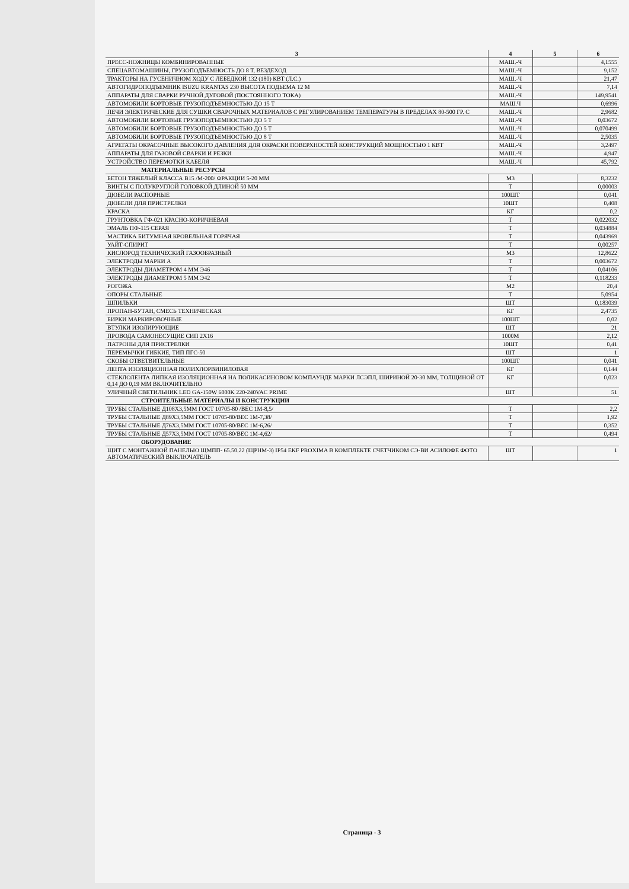| 3 | 4 | 5 | 6 |
| --- | --- | --- | --- |
| ПРЕСС-НОЖНИЦЫ КОМБИНИРОВАННЫЕ | МАШ.-Ч | | 4,1555 |
| СПЕЦАВТОМАШИНЫ, ГРУЗОПОДЪЕМНОСТЬ ДО 8 Т, ВЕЗДЕХОД | МАШ.-Ч | | 9,152 |
| ТРАКТОРЫ НА ГУСЕНИЧНОМ ХОДУ С ЛЕБЕДКОЙ 132 (180) КВТ (Л.С.) | МАШ.-Ч | | 21,47 |
| АВТОГИДРОПОДЪЕМНИК ISUZU KRANTAS 230 ВЫСОТА ПОДЬЕМА 12 М | МАШ.-Ч | | 7,14 |
| АППАРАТЫ ДЛЯ СВАРКИ РУЧНОЙ ДУГОВОЙ (ПОСТОЯННОГО ТОКА) | МАШ.-Ч | | 149,9541 |
| АВТОМОБИЛИ БОРТОВЫЕ ГРУЗОПОДЪЕМНОСТЬЮ ДО 15 Т | МАШ.Ч | | 0,6996 |
| ПЕЧИ ЭЛЕКТРИЧЕСКИЕ ДЛЯ СУШКИ СВАРОЧНЫХ МАТЕРИАЛОВ С РЕГУЛИРОВАНИЕМ ТЕМПЕРАТУРЫ В ПРЕДЕЛАХ 80-500 ГР. С | МАШ.-Ч | | 2,9682 |
| АВТОМОБИЛИ БОРТОВЫЕ ГРУЗОПОДЪЕМНОСТЬЮ ДО 5 Т | МАШ.-Ч | | 0,03672 |
| АВТОМОБИЛИ БОРТОВЫЕ ГРУЗОПОДЪЕМНОСТЬЮ ДО 5 Т | МАШ.-Ч | | 0,070499 |
| АВТОМОБИЛИ БОРТОВЫЕ ГРУЗОПОДЪЕМНОСТЬЮ ДО 8 Т | МАШ.-Ч | | 2,5035 |
| АГРЕГАТЫ ОКРАСОЧНЫЕ ВЫСОКОГО ДАВЛЕНИЯ ДЛЯ ОКРАСКИ ПОВЕРХНОСТЕЙ КОНСТРУКЦИЙ МОЩНОСТЬЮ 1 КВТ | МАШ.-Ч | | 3,2497 |
| АППАРАТЫ ДЛЯ ГАЗОВОЙ СВАРКИ И РЕЗКИ | МАШ.-Ч | | 4,947 |
| УСТРОЙСТВО ПЕРЕМОТКИ КАБЕЛЯ | МАШ.-Ч | | 45,792 |
| МАТЕРИАЛЬНЫЕ РЕСУРСЫ | | | |
| БЕТОН ТЯЖЕЛЫЙ КЛАССА В15 /М-200/ ФРАКЦИИ 5-20 ММ | М3 | | 8,3232 |
| ВИНТЫ С ПОЛУКРУГЛОЙ ГОЛОВКОЙ ДЛИНОЙ 50 ММ | Т | | 0,00003 |
| ДЮБЕЛИ РАСПОРНЫЕ | 100ШТ | | 0,041 |
| ДЮБЕЛИ ДЛЯ ПРИСТРЕЛКИ | 10ШТ | | 0,408 |
| КРАСКА | КГ | | 0,2 |
| ГРУНТОВКА ГФ-021 КРАСНО-КОРИЧНЕВАЯ | Т | | 0,022032 |
| ЭМАЛЬ ПФ-115 СЕРАЯ | Т | | 0,034884 |
| МАСТИКА БИТУМНАЯ КРОВЕЛЬНАЯ ГОРЯЧАЯ | Т | | 0,043969 |
| УАЙТ-СПИРИТ | Т | | 0,00257 |
| КИСЛОРОД ТЕХНИЧЕСКИЙ ГАЗООБРАЗНЫЙ | М3 | | 12,8622 |
| ЭЛЕКТРОДЫ МАРКИ А | Т | | 0,003672 |
| ЭЛЕКТРОДЫ ДИАМЕТРОМ 4 ММ Э46 | Т | | 0,04106 |
| ЭЛЕКТРОДЫ ДИАМЕТРОМ 5 ММ Э42 | Т | | 0,118233 |
| РОГОЖА | М2 | | 20,4 |
| ОПОРЫ СТАЛЬНЫЕ | Т | | 5,0954 |
| ШПИЛЬКИ | ШТ | | 0,183039 |
| ПРОПАН-БУТАН, СМЕСЬ ТЕХНИЧЕСКАЯ | КГ | | 2,4735 |
| БИРКИ МАРКИРОВОЧНЫЕ | 100ШТ | | 0,02 |
| ВТУЛКИ ИЗОЛИРУЮЩИЕ | ШТ | | 21 |
| ПРОВОДА САМОНЕСУЩИЕ СИП 2Х16 | 1000М | | 2,12 |
| ПАТРОНЫ ДЛЯ ПРИСТРЕЛКИ | 10ШТ | | 0,41 |
| ПЕРЕМЫЧКИ ГИБКИЕ, ТИП ПГС-50 | ШТ | | 1 |
| СКОБЫ ОТВЕТВИТЕЛЬНЫЕ | 100ШТ | | 0,041 |
| ЛЕНТА ИЗОЛЯЦИОННАЯ ПОЛИХЛОРВИНИЛОВАЯ | КГ | | 0,144 |
| СТЕКЛОЛЕНТА ЛИПКАЯ ИЗОЛЯЦИОННАЯ НА ПОЛИКАСИНОВОМ КОМПАУНДЕ МАРКИ ЛСЭПЛ, ШИРИНОЙ 20-30 ММ, ТОЛЩИНОЙ ОТ 0,14 ДО 0,19 ММ ВКЛЮЧИТЕЛЬНО | КГ | | 0,023 |
| УЛИЧНЫЙ СВЕТИЛЬНИК LED GA-150W 6000K 220-240VAC PRIME | ШТ | | 51 |
| СТРОИТЕЛЬНЫЕ МАТЕРИАЛЫ И КОНСТРУКЦИИ | | | |
| ТРУБЫ СТАЛЬНЫЕ Д108Х3,5ММ ГОСТ 10705-80 /ВЕС 1М-8,5/ | Т | | 2,2 |
| ТРУБЫ СТАЛЬНЫЕ Д89Х3,5ММ ГОСТ 10705-80/ВЕС 1М-7,38/ | Т | | 1,92 |
| ТРУБЫ СТАЛЬНЫЕ Д76Х3,5ММ ГОСТ 10705-80/ВЕС 1М-6,26/ | Т | | 0,352 |
| ТРУБЫ СТАЛЬНЫЕ Д57Х3,5ММ ГОСТ 10705-80/ВЕС 1М-4,62/ | Т | | 0,494 |
| ОБОРУДОВАНИЕ | | | |
| ЩИТ С МОНТАЖНОЙ ПАНЕЛЬЮ ЩМПП- 65.50.22 (ЩРНМ-3) IP54 EKF PROXIMA В КОМПЛЕКТЕ СЧЕТЧИКОМ СЭ-ВИ АСИЛОФЕ ФОТО АВТОМАТИЧЕСКИЙ ВЫКЛЮЧАТЕЛЬ | ШТ | | 1 |
Страница - 3